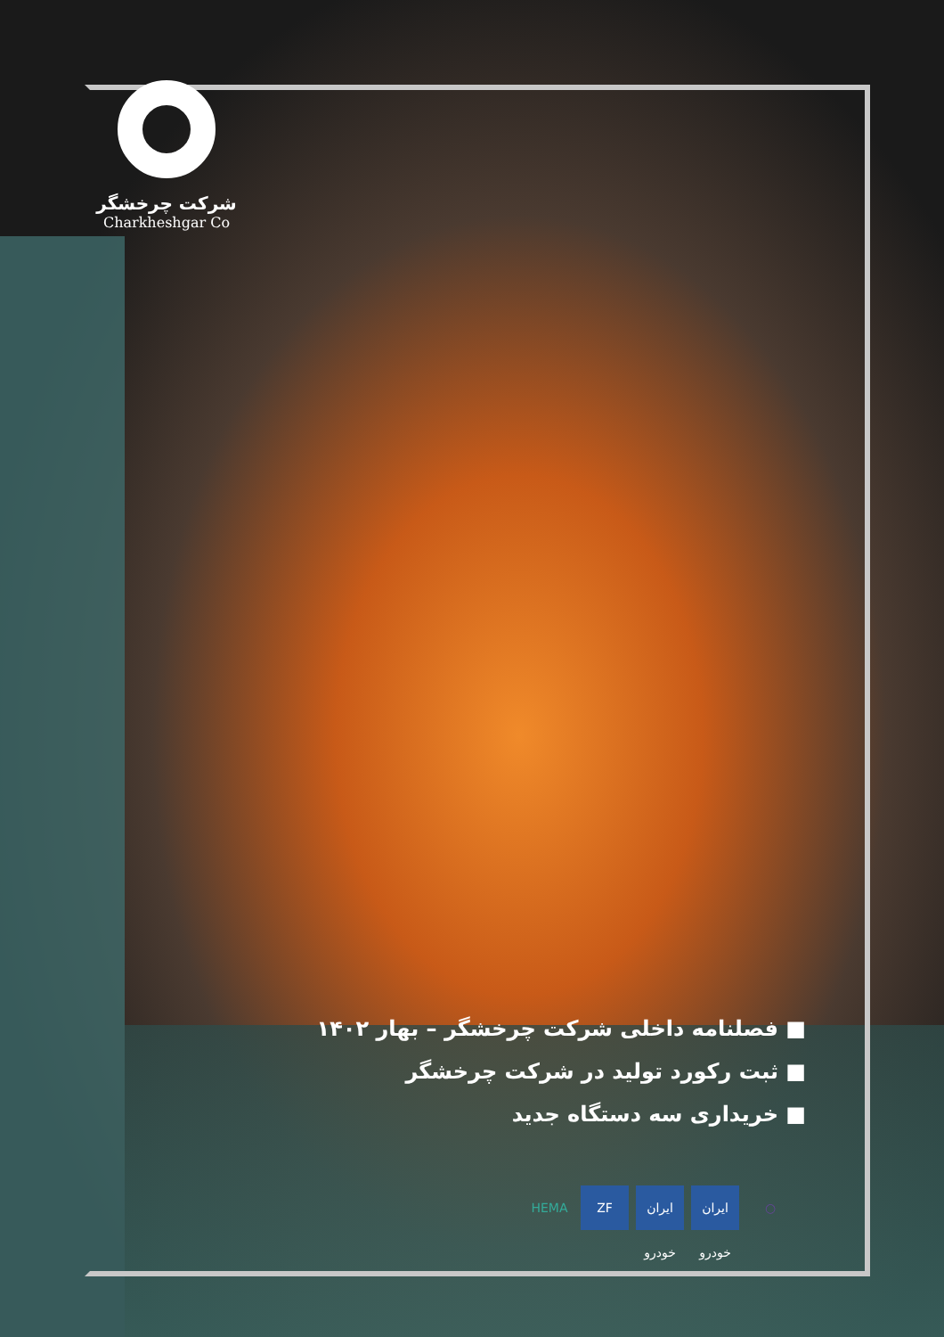شرکت چرخشگر
Charkheshgar Co
■ فصلنامه داخلی شرکت چرخشگر – بهار ۱۴۰۲
■ ثبت رکورد تولید در شرکت چرخشگر
■ خریداری سه دستگاه جدید
HEMA ZF ایران خودرو
ایران خودرو
○